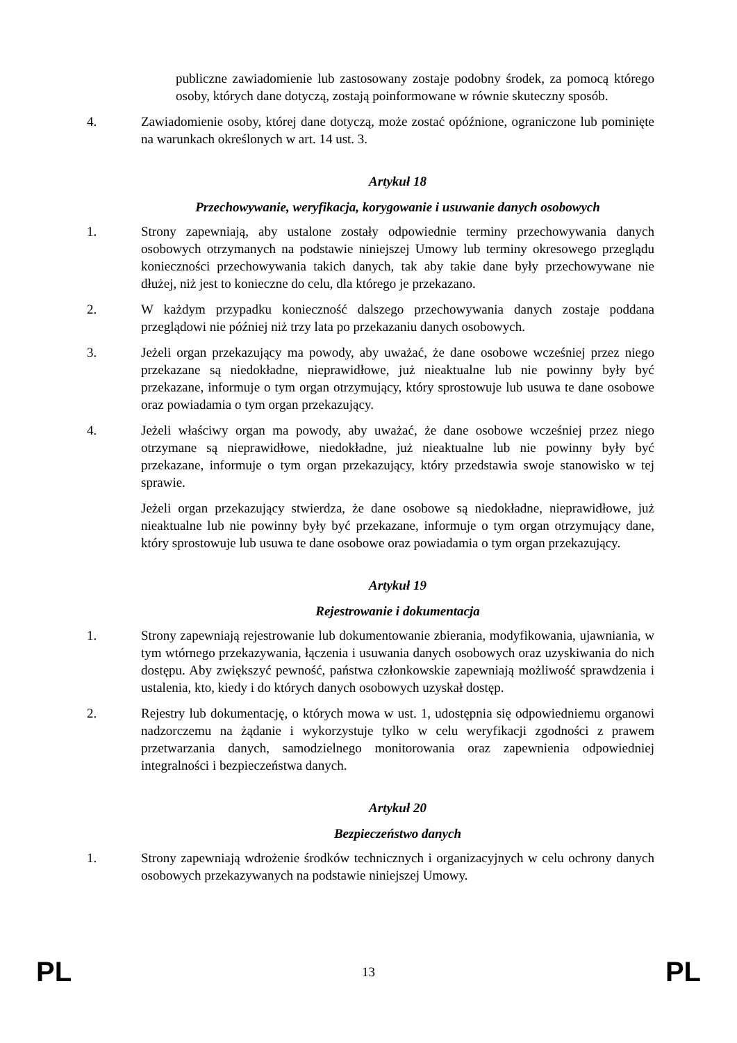publiczne zawiadomienie lub zastosowany zostaje podobny środek, za pomocą którego osoby, których dane dotyczą, zostają poinformowane w równie skuteczny sposób.
4. Zawiadomienie osoby, której dane dotyczą, może zostać opóźnione, ograniczone lub pominięte na warunkach określonych w art. 14 ust. 3.
Artykuł 18
Przechowywanie, weryfikacja, korygowanie i usuwanie danych osobowych
1. Strony zapewniają, aby ustalone zostały odpowiednie terminy przechowywania danych osobowych otrzymanych na podstawie niniejszej Umowy lub terminy okresowego przeglądu konieczności przechowywania takich danych, tak aby takie dane były przechowywane nie dłużej, niż jest to konieczne do celu, dla którego je przekazano.
2. W każdym przypadku konieczność dalszego przechowywania danych zostaje poddana przeglądowi nie później niż trzy lata po przekazaniu danych osobowych.
3. Jeżeli organ przekazujący ma powody, aby uważać, że dane osobowe wcześniej przez niego przekazane są niedokładne, nieprawidłowe, już nieaktualne lub nie powinny były być przekazane, informuje o tym organ otrzymujący, który sprostowuje lub usuwa te dane osobowe oraz powiadamia o tym organ przekazujący.
4. Jeżeli właściwy organ ma powody, aby uważać, że dane osobowe wcześniej przez niego otrzymane są nieprawidłowe, niedokładne, już nieaktualne lub nie powinny były być przekazane, informuje o tym organ przekazujący, który przedstawia swoje stanowisko w tej sprawie.
Jeżeli organ przekazujący stwierdza, że dane osobowe są niedokładne, nieprawidłowe, już nieaktualne lub nie powinny były być przekazane, informuje o tym organ otrzymujący dane, który sprostowuje lub usuwa te dane osobowe oraz powiadamia o tym organ przekazujący.
Artykuł 19
Rejestrowanie i dokumentacja
1. Strony zapewniają rejestrowanie lub dokumentowanie zbierania, modyfikowania, ujawniania, w tym wtórnego przekazywania, łączenia i usuwania danych osobowych oraz uzyskiwania do nich dostępu. Aby zwiększyć pewność, państwa członkowskie zapewniają możliwość sprawdzenia i ustalenia, kto, kiedy i do których danych osobowych uzyskał dostęp.
2. Rejestry lub dokumentację, o których mowa w ust. 1, udostępnia się odpowiedniemu organowi nadzorczemu na żądanie i wykorzystuje tylko w celu weryfikacji zgodności z prawem przetwarzania danych, samodzielnego monitorowania oraz zapewnienia odpowiedniej integralności i bezpieczeństwa danych.
Artykuł 20
Bezpieczeństwo danych
1. Strony zapewniają wdrożenie środków technicznych i organizacyjnych w celu ochrony danych osobowych przekazywanych na podstawie niniejszej Umowy.
PL 13 PL